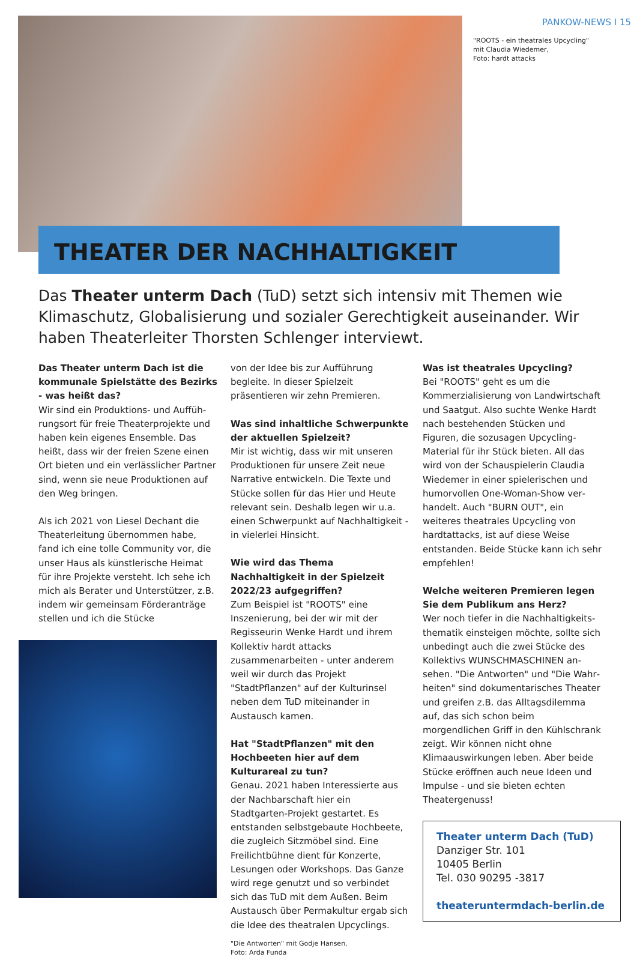PANKOW-NEWS I 15
"ROOTS - ein theatrales Upcycling"
mit Claudia Wiedemer,
Foto: hardt attacks
THEATER DER NACHHALTIGKEIT
Das Theater unterm Dach (TuD) setzt sich intensiv mit Themen wie Klimaschutz, Globalisierung und sozialer Gerechtigkeit auseinander. Wir haben Theaterleiter Thorsten Schlenger interviewt.
Das Theater unterm Dach ist die kom­munale Spielstätte des Bezirks - was heißt das?
Wir sind ein Produktions- und Auffüh­rungsort für freie Theaterprojekte und haben kein eigenes Ensemble. Das heißt, dass wir der freien Szene einen Ort bieten und ein verlässlicher Partner sind, wenn sie neue Produktionen auf den Weg bringen.
Als ich 2021 von Liesel Dechant die Thea­terleitung übernommen habe, fand ich eine tolle Community vor, die unser Haus als künstlerische Heimat für ihre Projekte versteht. Ich sehe ich mich als Berater und Unterstützer, z.B. indem wir gemeinsam Förderanträge stellen und ich die Stücke
von der Idee bis zur Aufführung begleite. In dieser Spielzeit präsentieren wir zehn Premieren.
Was sind inhaltliche Schwerpunkte der aktuellen Spielzeit?
Mir ist wichtig, dass wir mit unseren Pro­duktionen für unsere Zeit neue Narrative entwickeln. Die Texte und Stücke sollen für das Hier und Heute relevant sein. Des­halb legen wir u.a. einen Schwerpunkt auf Nachhaltigkeit - in vielerlei Hinsicht.
Wie wird das Thema Nachhaltigkeit in der Spielzeit 2022/23 aufgegriffen?
Zum Beispiel ist "ROOTS" eine Inszenie­rung, bei der wir mit der Regisseurin Wen­ke Hardt und ihrem Kollektiv hardt attacks zusammenarbeiten - unter anderem weil wir durch das Projekt "StadtPflanzen" auf der Kulturinsel neben dem TuD miteinan­der in Austausch kamen.
Hat "StadtPflanzen" mit den Hochbeeten hier auf dem Kulturareal zu tun?
Genau. 2021 haben Interessierte aus der Nachbarschaft hier ein Stadtgarten-Pro­jekt gestartet. Es entstanden selbstge­baute Hochbeete, die zugleich Sitzmöbel sind. Eine Freilichtbühne dient für Konzer­te, Lesungen oder Workshops. Das Ganze wird rege genutzt und so verbindet sich das TuD mit dem Außen. Beim Austausch über Permakultur ergab sich die Idee des theatralen Upcyclings.
"Die Antworten" mit Godje Hansen,
Foto: Arda Funda
Was ist theatrales Upcycling?
Bei "ROOTS" geht es um die Kommerzia­lisierung von Landwirtschaft und Saatgut. Also suchte Wenke Hardt nach bestehen­den Stücken und Figuren, die sozusagen Upcycling-Material für ihr Stück bieten. All das wird von der Schauspielerin Clau­dia Wiedemer in einer spielerischen und humorvollen One-Woman-Show ver­handelt. Auch "BURN OUT", ein weiteres theatrales Upcycling von hardtattacks, ist auf diese Weise entstanden. Beide Stücke kann ich sehr empfehlen!
Welche weiteren Premieren legen Sie dem Publikum ans Herz?
Wer noch tiefer in die Nachhaltigkeits­thematik einsteigen möchte, sollte sich unbedingt auch die zwei Stücke des Kollektivs WUNSCHMASCHINEN an­sehen. "Die Antworten" und "Die Wahr­heiten" sind dokumentarisches Theater und greifen z.B. das Alltagsdilemma auf, das sich schon beim morgendlichen Griff in den Kühlschrank zeigt. Wir können nicht ohne Klimaauswirkungen leben. Aber bei­de Stücke eröffnen auch neue Ideen und Impulse - und sie bieten echten Theater­genuss!
Theater unterm Dach (TuD)
Danziger Str. 101
10405 Berlin
Tel. 030 90295 -3817
theateruntermdach-berlin.de